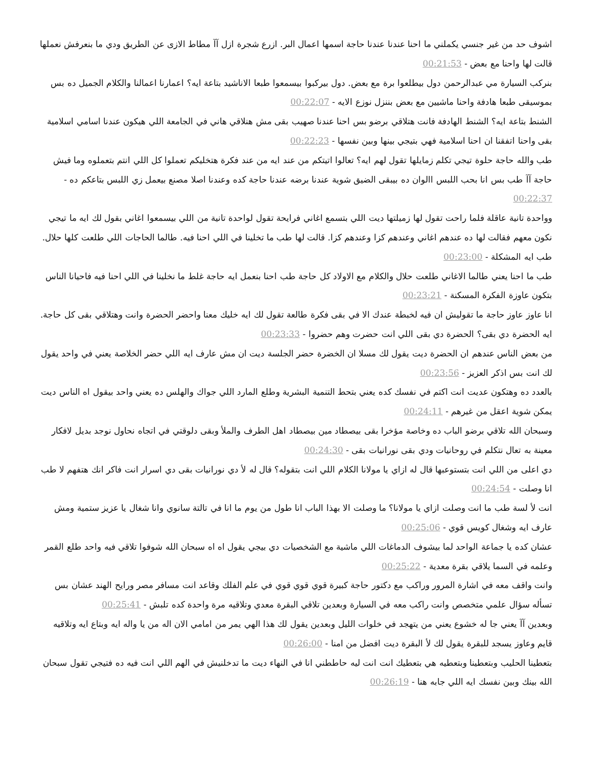اشوف حد من غير جنسي يكملني ما احنا عندنا عندنا حاجة اسمها اعمال البر. ازرع شجرة ازل آآ مطاط الازى عن الطريق ودي ما بنعرفش نعملها قالت لها واحنا مع بعض - 00:21:53
بنركب السيارة مي عبدالرحمن دول بيطلعوا برة مع بعض. دول بيركبوا بيسمعوا طبعا الاناشيد بتاعة ايه؟ اعمارنا اعمالنا والكلام الجميل ده بس بموسيقى طبعا هادفة واحنا ماشيين مع بعض بننزل نوزع الايه - 00:22:07
الشنط بتاعة ايه؟ الشنط الهادفة فانت هتلاقي برضو بس احنا عندنا صهيب بقى مش هنلاقي هاني في الجامعة اللي هيكون عندنا اسامي اسلامية بقى واحنا اتفقنا ان احنا اسلامية فهي بتيجي بينها وبين نفسها - 00:22:23
طب والله حاجة حلوة تيجي تكلم زمايلها تقول لهم ايه؟ تعالوا اتيتكم من عند ايه من عند فكرة هتخليكم تعملوا كل اللي انتم بتعملوه وما فيش حاجة آآ طب بس انا بحب اللبس االوان ده بيبقى الضيق شوية عندنا برضه عندنا حاجة كده وعندنا اصلا مصنع بيعمل زي اللبس بتاعكم ده - 00:22:37
وواحدة تانية عاقلة فلما راحت تقول لها زميلتها ديت اللي بتسمع اغاني فرايحة تقول لواحدة تانية من اللي بيسمعوا اغاني بقول لك ايه ما تيجي نكون معهم فقالت لها ده عندهم اغاني وعندهم كزا وعندهم كزا. قالت لها طب ما تخلينا في اللي احنا فيه. طالما الحاجات اللي طلعت كلها حلال. طب ايه المشكلة - 00:23:00
طب ما احنا يعني طالما الاغاني طلعت حلال والكلام مع الاولاد كل حاجة طب احنا بنعمل ايه حاجة غلط ما نخلينا في اللي احنا فيه فاحيانا الناس بتكون عاوزة الفكرة المسكنة - 00:23:21
انا عاوز عاوز حاجة ما تقوليش ان فيه لخبطة عندك الا في بقى فكرة طالعة تقول لك ايه خليك معنا واحضر الحضرة وانت وهتلاقي بقى كل حاجة. ايه الحضرة دي بقى؟ الحضرة دي بقى اللي انت حضرت وهم حضروا - 00:23:33
من بعض الناس عندهم ان الحضرة ديت يقول لك مسلا ان الخضرة حضر الجلسة ديت ان مش عارف ايه اللي حضر الخلاصة يعني في واحد يقول لك انت بس اذكر العزيز - 00:23:56
بالعدد ده وهتكون عديت انت اكتم في نفسك كده يعني بتحط التنمية البشرية وطلع المارد اللي جواك والهلس ده يعني واحد بيقول اه الناس ديت يمكن شوية اعقل من غيرهم - 00:24:11
وسبحان الله تلاقي برضو الباب ده وخاصة مؤخرا بقى بيصطاد مين بيصطاد اهل الطرف والملأ وبقى دلوقتي في اتجاه نحاول نوجد بديل لافكار معينة به تعال نتكلم في روحانيات ودي بقى نورانيات بقى - 00:24:30
دي اعلى من اللي انت بتستوعبها قال له ازاي يا مولانا الكلام اللي انت بتقوله؟ قال له لأ دي نورانيات بقى دي اسرار انت فاكر انك هتفهم لا طب انا وصلت - 00:24:54
انت لأ لسة طب ما انت وصلت ازاي يا مولانا؟ ما وصلت الا بهذا الباب انا طول من يوم ما انا في تالتة سانوي وانا شغال يا عزيز ستمية ومش عارف ايه وشغال كويس قوي - 00:25:06
عشان كده يا جماعة الواحد لما بيشوف الدماغات اللي ماشية مع الشخصيات دي بيجي يقول اه اه سبحان الله شوفوا تلاقي فيه واحد طلع القمر وعلمه في السما يلاقي بقرة معدية - 00:25:22
وانت واقف معه في اشارة المرور وراكب مع دكتور حاجة كبيرة قوي قوي قوي في علم الفلك وقاعد انت مسافر مصر ورايح الهند عشان بس تسأله سؤال علمي متخصص وانت راكب معه في السيارة وبعدين تلاقي البقرة معدي وتلاقيه مرة واحدة كده تلبش - 00:25:41
وبعدين آآ يعني جا له خشوع يعني من يتهجد في خلوات الليل وبعدين يقول لك هذا الهي يمر من امامي الان اله من يا واله ايه وبتاع ايه وتلاقيه قايم وعاوز يسجد للبقرة يقول لك لأ البقرة ديت افضل من امنا - 00:26:00
بتعطينا الحليب وبتعطينا وبتعطيه هي بتعطيك انت انت ليه حاططني انا في النهاء ديت ما تدخلنيش في الهم اللي انت فيه ده فتيجي تقول سبحان الله بينك وبين نفسك ايه اللي جابه هنا - 00:26:19